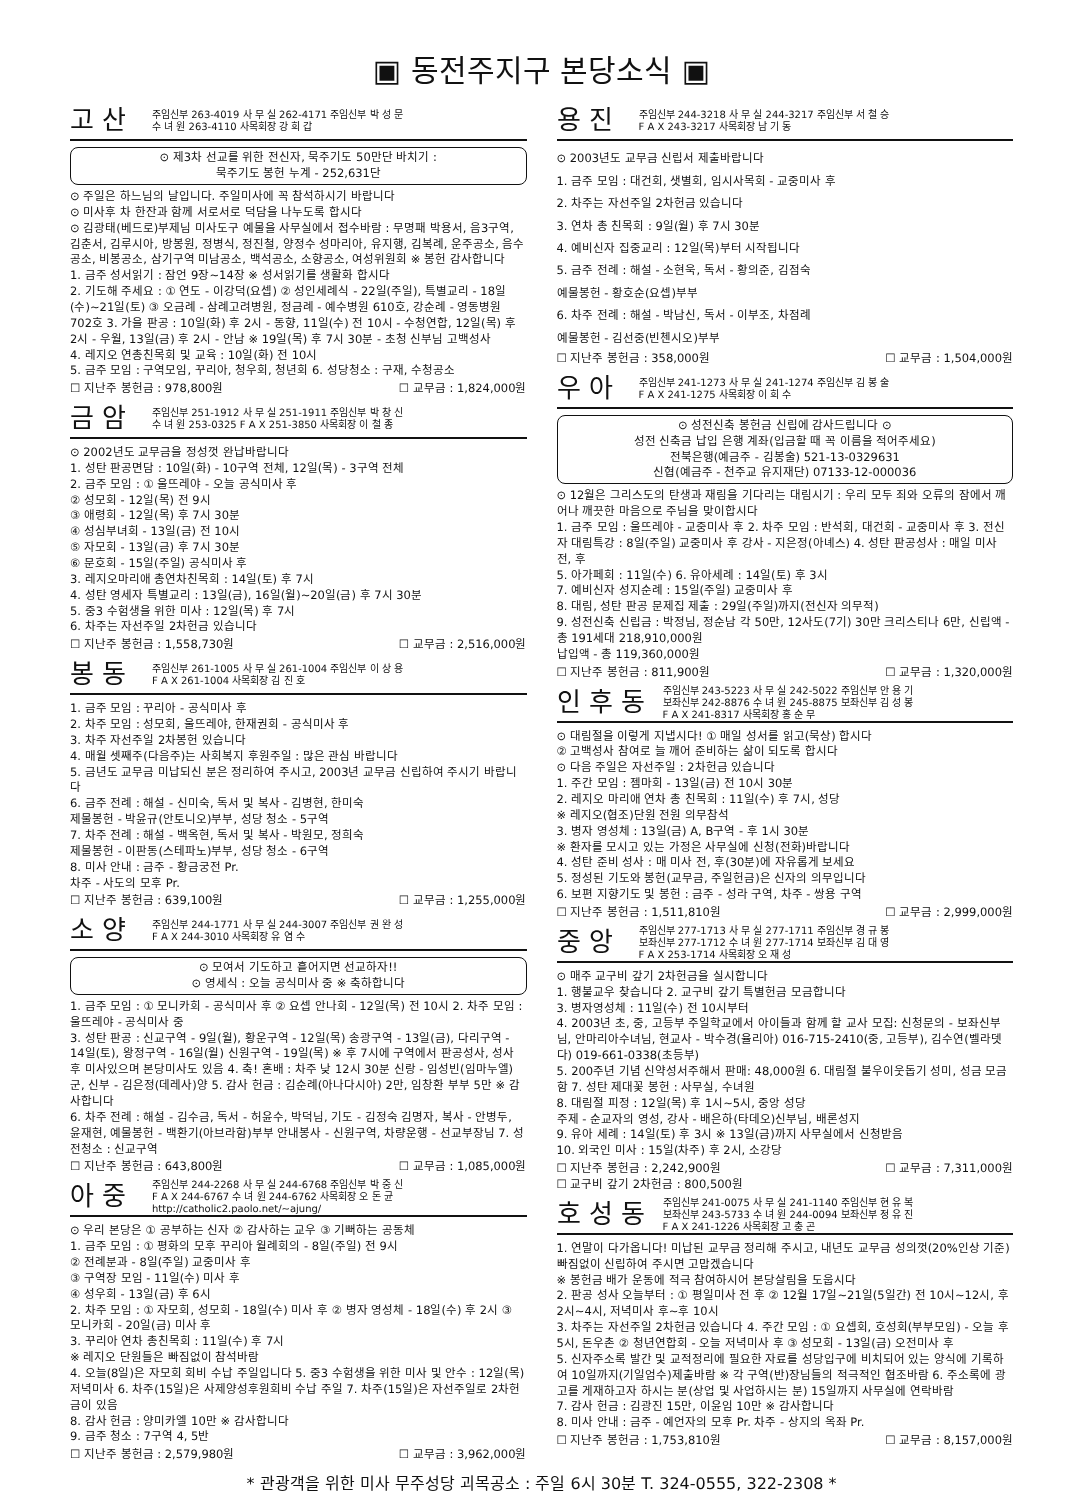▣ 동전주지구 본당소식 ▣
고산 주임신부 263-4019 사 무 실 262-4171 주임신부 박 성 문
수 녀 원 263-4110 사목회장 강 희 갑
⊙ 제3차 선교를 위한 전신자, 묵주기도 50만단 바치기 :
묵주기도 봉헌 누계 - 252,631단
⊙ 주일은 하느님의 날입니다. 주일미사에 꼭 참석하시기 바랍니다
⊙ 미사후 차 한잔과 함께 서로서로 덕담을 나누도록 합시다
⊙ 김광태(베드로)부제님 미사도구 예물을 사무실에서 접수바람 : 무명패 박용서, 음3구역, 김춘서, 김루시아, 방봉원, 정병식, 정진철, 양정수 성마리아, 유지행, 김복례, 운주공소, 음수공소, 비봉공소, 삼기구역 미남공소, 백석공소, 소향공소, 여성위원회 ※ 봉헌 감사합니다
1. 금주 성서읽기 : 잠언 9장~14장 ※ 성서읽기를 생활화 합시다
2. 기도해 주세요 : ① 연도 - 이강덕(요셉) ② 성인세례식 - 22일(주일), 특별교리 - 18일(수)~21일(토) ③ 오금례 - 삼례고려병원, 정금례 - 예수병원 610호, 강순례 - 영동병원 702호 3. 가을 판공 : 10일(화) 후 2시 - 동향, 11일(수) 전 10시 - 수청연합, 12일(목) 후 2시 - 우월, 13일(금) 후 2시 - 안남 ※ 19일(목) 후 7시 30분 - 초청 신부님 고백성사
4. 레지오 연총친목회 및 교육 : 10일(화) 전 10시
5. 금주 모임 : 구역모임, 꾸리아, 청우회, 청년회 6. 성당청소 : 구재, 수청공소
☐ 지난주 봉헌금 : 978,800원 ☐ 교무금 : 1,824,000원
금암 주임신부 251-1912 사 무 실 251-1911 주임신부 박 창 신
수 녀 원 253-0325 F A X 251-3850 사목회장 이 철 종
⊙ 2002년도 교무금을 정성껏 완납바랍니다
1. 성탄 판공면담 : 10일(화) - 10구역 전체, 12일(목) - 3구역 전체
2. 금주 모임 : ① 울뜨레야 - 오늘 공식미사 후
② 성모회 - 12일(목) 전 9시
③ 애령회 - 12일(목) 후 7시 30분
④ 성심부녀회 - 13일(금) 전 10시
⑤ 자모회 - 13일(금) 후 7시 30분
⑥ 문호회 - 15일(주일) 공식미사 후
3. 레지오마리애 총연차친목회 : 14일(토) 후 7시
4. 성탄 영세자 특별교리 : 13일(금), 16일(월)~20일(금) 후 7시 30분
5. 중3 수험생을 위한 미사 : 12일(목) 후 7시
6. 차주는 자선주일 2차헌금 있습니다
☐ 지난주 봉헌금 : 1,558,730원 ☐ 교무금 : 2,516,000원
봉동 주임신부 261-1005 사 무 실 261-1004 주임신부 이 상 용
F A X 261-1004 사목회장 김 진 호
1. 금주 모임 : 꾸리아 - 공식미사 후
2. 차주 모임 : 성모회, 울뜨레야, 한재권회 - 공식미사 후
3. 차주 자선주일 2차봉헌 있습니다
4. 매월 셋째주(다음주)는 사회복지 후원주일 : 많은 관심 바랍니다
5. 금년도 교무금 미납되신 분은 정리하여 주시고, 2003년 교무금 신립하여 주시기 바랍니다
6. 금주 전례 : 해설 - 신미숙, 독서 및 복사 - 김병현, 한미숙
제물봉헌 - 박윤규(안토니오)부부, 성당 청소 - 5구역
7. 차주 전례 : 해설 - 백옥현, 독서 및 복사 - 박원모, 정희숙
제물봉헌 - 이판동(스테파노)부부, 성당 청소 - 6구역
8. 미사 안내 : 금주 - 황금궁전 Pr.
차주 - 사도의 모후 Pr.
☐ 지난주 봉헌금 : 639,100원 ☐ 교무금 : 1,255,000원
소양 주임신부 244-1771 사 무 실 244-3007 주임신부 권 완 성
F A X 244-3010 사목회장 유 염 수
⊙ 모여서 기도하고 흩어지면 선교하자!!
⊙ 영세식 : 오늘 공식미사 중 ※ 축하합니다
1. 금주 모임 : ① 모니카회 - 공식미사 후 ② 요셉 안나회 - 12일(목) 전 10시 2. 차주 모임 : 울뜨레야 - 공식미사 중
3. 성탄 판공 : 신교구역 - 9일(월), 황운구역 - 12일(목) 송광구역 - 13일(금), 다리구역 - 14일(토), 왕정구역 - 16일(월) 신원구역 - 19일(목) ※ 후 7시에 구역에서 판공성사, 성사 후 미사있으며 본당미사도 있음 4. 축! 혼배 : 차주 낮 12시 30분 신랑 - 임성빈(임마누엘)군, 신부 - 김은정(데레사)양 5. 감사 헌금 : 김순례(아나다시아) 2만, 임창환 부부 5만 ※ 감사합니다
6. 차주 전례 : 해설 - 김수금, 독서 - 허윤수, 박덕님, 기도 - 김정숙 김명자, 복사 - 안병두, 윤재현, 예물봉헌 - 백환기(아브라함)부부 안내봉사 - 신원구역, 차량운행 - 선교부장님 7. 성전청소 : 신교구역
☐ 지난주 봉헌금 : 643,800원 ☐ 교무금 : 1,085,000원
아중 주임신부 244-2268 사 무 실 244-6768 주임신부 박 중 신
F A X 244-6767 수 녀 원 244-6762 사목회장 오 돈 균
http://catholic2.paolo.net/~ajung/
⊙ 우리 본당은 ① 공부하는 신자 ② 감사하는 교우 ③ 기뻐하는 공동체
1. 금주 모임 : ① 평화의 모후 꾸리아 월례회의 - 8일(주일) 전 9시
② 전례분과 - 8일(주일) 교중미사 후
③ 구역장 모임 - 11일(수) 미사 후
④ 성우회 - 13일(금) 후 6시
2. 차주 모임 : ① 자모회, 성모회 - 18일(수) 미사 후 ② 병자 영성체 - 18일(수) 후 2시 ③ 모니카회 - 20일(금) 미사 후
3. 꾸리아 연차 총친목회 : 11일(수) 후 7시
※ 레지오 단원들은 빠짐없이 참석바람
4. 오늘(8일)은 자모회 회비 수납 주일입니다 5. 중3 수험생을 위한 미사 및 안수 : 12일(목) 저녁미사 6. 차주(15일)은 사제양성후원회비 수납 주일 7. 차주(15일)은 자선주일로 2차헌금이 있음
8. 감사 헌금 : 양미카엘 10만 ※ 감사합니다
9. 금주 청소 : 7구역 4, 5반
☐ 지난주 봉헌금 : 2,579,980원 ☐ 교무금 : 3,962,000원
용진 주임신부 244-3218 사 무 실 244-3217 주임신부 서 철 승
F A X 243-3217 사목회장 남 기 동
⊙ 2003년도 교무금 신립서 제출바랍니다
1. 금주 모임 : 대건회, 샛별회, 임시사목회 - 교중미사 후
2. 차주는 자선주일 2차헌금 있습니다
3. 연차 총 친목회 : 9일(월) 후 7시 30분
4. 예비신자 집중교리 : 12일(목)부터 시작됩니다
5. 금주 전례 : 해설 - 소현욱, 독서 - 황의준, 김점숙
예물봉헌 - 황호순(요셉)부부
6. 차주 전례 : 해설 - 박남신, 독서 - 이부조, 차점례
예물봉헌 - 김선중(빈첸시오)부부
☐ 지난주 봉헌금 : 358,000원 ☐ 교무금 : 1,504,000원
우아 주임신부 241-1273 사 무 실 241-1274 주임신부 김 봉 술
F A X 241-1275 사목회장 이 희 수
⊙ 성전신축 봉헌금 신립에 감사드립니다 ⊙
성전 신축금 납입 은행 계좌(입금할 때 꼭 이름을 적어주세요)
전북은행(예금주 - 김봉술) 521-13-0329631
신협(예금주 - 천주교 유지재단) 07133-12-000036
⊙ 12월은 그리스도의 탄생과 재림을 기다리는 대림시기 : 우리 모두 죄와 오류의 잠에서 깨어나 깨끗한 마음으로 주님을 맞이합시다
1. 금주 모임 : 울뜨레야 - 교중미사 후 2. 차주 모임 : 반석회, 대건회 - 교중미사 후 3. 전신자 대림특강 : 8일(주일) 교중미사 후 강사 - 지은정(아녜스) 4. 성탄 판공성사 : 매일 미사 전, 후
5. 아가페회 : 11일(수) 6. 유아세례 : 14일(토) 후 3시
7. 예비신자 성지순례 : 15일(주일) 교중미사 후
8. 대림, 성탄 판공 문제집 제출 : 29일(주일)까지(전신자 의무적)
9. 성전신축 신립금 : 박정님, 정순남 각 50만, 12사도(7기) 30만 크리스티나 6만, 신립액 - 총 191세대 218,910,000원
납입액 - 총 119,360,000원
☐ 지난주 봉헌금 : 811,900원 ☐ 교무금 : 1,320,000원
인후동 주임신부 243-5223 사 무 실 242-5022 주임신부 안 용 기
보좌신부 242-8876 수 녀 원 245-8875 보좌신부 김 성 봉
F A X 241-8317 사목회장 홍 순 무
⊙ 대림절을 이렇게 지냅시다! ① 매일 성서를 읽고(묵상) 합시다
② 고백성사 참여로 늘 깨어 준비하는 삶이 되도록 합시다
⊙ 다음 주일은 자선주일 : 2차헌금 있습니다
1. 주간 모임 : 젬마회 - 13일(금) 전 10시 30분
2. 레지오 마리애 연차 총 친목회 : 11일(수) 후 7시, 성당
※ 레지오(협조)단원 전원 의무참석
3. 병자 영성체 : 13일(금) A, B구역 - 후 1시 30분
※ 환자를 모시고 있는 가정은 사무실에 신청(전화)바랍니다
4. 성탄 준비 성사 : 매 미사 전, 후(30분)에 자유롭게 보세요
5. 정성된 기도와 봉헌(교무금, 주일헌금)은 신자의 의무입니다
6. 보편 지향기도 및 봉헌 : 금주 - 성라 구역, 차주 - 쌍용 구역
☐ 지난주 봉헌금 : 1,511,810원 ☐ 교무금 : 2,999,000원
중앙 주임신부 277-1713 사 무 실 277-1711 주임신부 경 규 봉
보좌신부 277-1712 수 녀 원 277-1714 보좌신부 김 대 영
F A X 253-1714 사목회장 오 재 성
⊙ 매주 교구비 갚기 2차헌금을 실시합니다
1. 행불교우 찾습니다 2. 교구비 갚기 특별헌금 모금합니다
3. 병자영성체 : 11일(수) 전 10시부터
4. 2003년 초, 중, 고등부 주일학교에서 아이들과 함께 할 교사 모집: 신청문의 - 보좌신부님, 안마리아수녀님, 현교사 - 박수경(율리아) 016-715-2410(중, 고등부), 김수연(벨라뎃다) 019-661-0338(초등부)
5. 200주년 기념 신약성서주해서 판매: 48,000원 6. 대림절 불우이웃돕기 성미, 성금 모금함 7. 성탄 제대꽃 봉헌 : 사무실, 수녀원
8. 대림절 피정 : 12일(목) 후 1시~5시, 중앙 성당
주제 - 순교자의 영성, 강사 - 배은하(타데오)신부님, 배론성지
9. 유아 세례 : 14일(토) 후 3시 ※ 13일(금)까지 사무실에서 신청받음
10. 외국인 미사 : 15일(차주) 후 2시, 소강당
☐ 지난주 봉헌금 : 2,242,900원 ☐ 교무금 : 7,311,000원
☐ 교구비 갚기 2차헌금 : 800,500원
호성동 주임신부 241-0075 사 무 실 241-1140 주임신부 현 유 복
보좌신부 243-5733 수 녀 원 244-0094 보좌신부 정 유 진
F A X 241-1226 사목회장 고 충 곤
1. 연말이 다가옵니다! 미납된 교무금 정리해 주시고, 내년도 교무금 성의껏(20%인상 기준) 빠짐없이 신립하여 주시면 고맙겠습니다
※ 봉헌금 배가 운동에 적극 참여하시어 본당살림을 도웁시다
2. 판공 성사 오늘부터 : ① 평일미사 전 후 ② 12월 17일~21일(5일간) 전 10시~12시, 후 2시~4시, 저녁미사 후~후 10시
3. 차주는 자선주일 2차헌금 있습니다 4. 주간 모임 : ① 요셉회, 호성회(부부모임) - 오늘 후 5시, 돈우촌 ② 청년연합회 - 오늘 저녁미사 후 ③ 성모회 - 13일(금) 오전미사 후
5. 신자주소록 발간 및 교적정리에 필요한 자료를 성당입구에 비치되어 있는 양식에 기록하여 10일까지(기일엄수)제출바람 ※ 각 구역(반)장님들의 적극적인 협조바람 6. 주소록에 광고를 게재하고자 하시는 분(상업 및 사업하시는 분) 15일까지 사무실에 연락바람
7. 감사 헌금 : 김광진 15만, 이윤임 10만 ※ 감사합니다
8. 미사 안내 : 금주 - 예언자의 모후 Pr. 차주 - 상지의 옥좌 Pr.
☐ 지난주 봉헌금 : 1,753,810원 ☐ 교무금 : 8,157,000원
* 관광객을 위한 미사 무주성당 괴목공소 : 주일 6시 30분 T. 324-0555, 322-2308 *